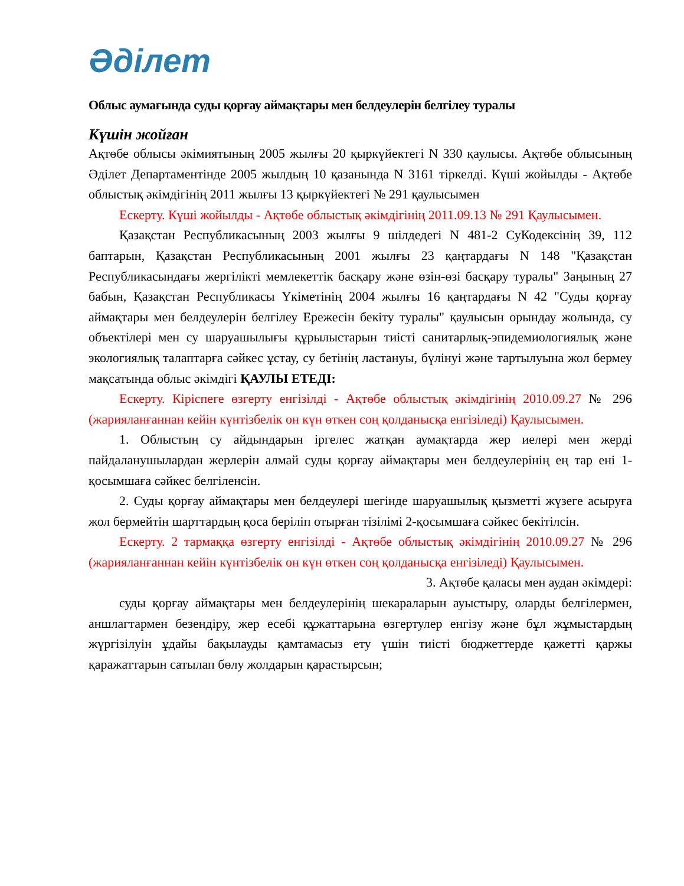Әділет
Облыс аумағында суды қорғау аймақтары мен белдеулерін белгілеу туралы
Күшін жойған
Ақтөбе облысы әкімиятының 2005 жылғы 20 қыркүйектегі N 330 қаулысы. Ақтөбе облысының Әділет Департаментінде 2005 жылдың 10 қазанында N 3161 тіркелді. Күші жойылды - Ақтөбе облыстық әкімдігінің 2011 жылғы 13 қыркүйектегі № 291 қаулысымен
Ескерту. Күші жойылды - Ақтөбе облыстық әкімдігінің 2011.09.13 № 291 Қаулысымен.
Қазақстан Республикасының 2003 жылғы 9 шілдедегі N 481-2 СуКодексінің 39, 112 баптарын, Қазақстан Республикасының 2001 жылғы 23 қаңтардағы N 148 "Қазақстан Республикасындағы жергілікті мемлекеттік басқару және өзін-өзі басқару туралы" Заңының 27 бабын, Қазақстан Республикасы Үкіметінің 2004 жылғы 16 қаңтардағы N 42 "Суды қорғау аймақтары мен белдеулерін белгілеу Ережесін бекіту туралы" қаулысын орындау жолында, су объектілері мен су шаруашылығы құрылыстарын тиісті санитарлық-эпидемиологиялық және экологиялық талаптарға сәйкес ұстау, су бетінің ластануы, бүлінуі және тартылуына жол бермеу мақсатында облыс әкімдігі ҚАУЛЫ ЕТЕДІ:
Ескерту. Кіріспеге өзгерту енгізілді - Ақтөбе облыстық әкімдігінің 2010.09.27 № 296 (жарияланғаннан кейін күнтізбелік он күн өткен соң қолданысқа енгізіледі) Қаулысымен.
1. Облыстың су айдындарын іргелес жатқан аумақтарда жер иелері мен жерді пайдаланушылардан жерлерін алмай суды қорғау аймақтары мен белдеулерінің ең тар ені 1-қосымшаға сәйкес белгіленсін.
2. Суды қорғау аймақтары мен белдеулері шегінде шаруашылық қызметті жүзеге асыруға жол бермейтін шарттардың қоса беріліп отырған тізілімі 2-қосымшаға сәйкес бекітілсін.
Ескерту. 2 тармаққа өзгерту енгізілді - Ақтөбе облыстық әкімдігінің 2010.09.27 № 296 (жарияланғаннан кейін күнтізбелік он күн өткен соң қолданысқа енгізіледі) Қаулысымен.
3. Ақтөбе қаласы мен аудан әкімдері:
суды қорғау аймақтары мен белдеулерінің шекараларын ауыстыру, оларды белгілермен, аншлагтармен безендіру, жер есебі құжаттарына өзгертулер енгізу және бұл жұмыстардың жүргізілуін ұдайы бақылауды қамтамасыз ету үшін тиісті бюджеттерде қажетті қаржы қаражаттарын сатылап бөлу жолдарын қарастырсын;